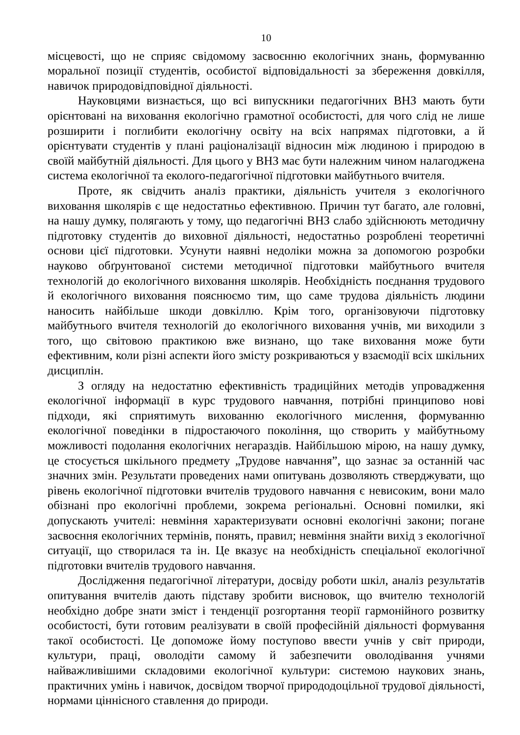10
місцевості, що не сприяє свідомому засвоєнню екологічних знань, формуванню моральної позиції студентів, особистої відповідальності за збереження довкілля, навичок природовідповідної діяльності.
Науковцями визнається, що всі випускники педагогічних ВНЗ мають бути орієнтовані на виховання екологічно грамотної особистості, для чого слід не лише розширити і поглибити екологічну освіту на всіх напрямах підготовки, а й орієнтувати студентів у плані раціоналізації відносин між людиною і природою в своїй майбутній діяльності. Для цього у ВНЗ має бути належним чином налагоджена система екологічної та еколого-педагогічної підготовки майбутнього вчителя.
Проте, як свідчить аналіз практики, діяльність учителя з екологічного виховання школярів є ще недостатньо ефективною. Причин тут багато, але головні, на нашу думку, полягають у тому, що педагогічні ВНЗ слабо здійснюють методичну підготовку студентів до виховної діяльності, недостатньо розроблені теоретичні основи цієї підготовки. Усунути наявні недоліки можна за допомогою розробки науково обґрунтованої системи методичної підготовки майбутнього вчителя технологій до екологічного виховання школярів. Необхідність поєднання трудового й екологічного виховання пояснюємо тим, що саме трудова діяльність людини наносить найбільше шкоди довкіллю. Крім того, організовуючи підготовку майбутнього вчителя технологій до екологічного виховання учнів, ми виходили з того, що світовою практикою вже визнано, що таке виховання може бути ефективним, коли різні аспекти його змісту розкриваються у взаємодії всіх шкільних дисциплін.
З огляду на недостатню ефективність традиційних методів упровадження екологічної інформації в курс трудового навчання, потрібні принципово нові підходи, які сприятимуть вихованню екологічного мислення, формуванню екологічної поведінки в підростаючого покоління, що створить у майбутньому можливості подолання екологічних негараздів. Найбільшою мірою, на нашу думку, це стосується шкільного предмету „Трудове навчання”, що зазнає за останній час значних змін. Результати проведених нами опитувань дозволяють стверджувати, що рівень екологічної підготовки вчителів трудового навчання є невисоким, вони мало обізнані про екологічні проблеми, зокрема регіональні. Основні помилки, які допускають учителі: невміння характеризувати основні екологічні закони; погане засвоєння екологічних термінів, понять, правил; невміння знайти вихід з екологічної ситуації, що створилася та ін. Це вказує на необхідність спеціальної екологічної підготовки вчителів трудового навчання.
Дослідження педагогічної літератури, досвіду роботи шкіл, аналіз результатів опитування вчителів дають підставу зробити висновок, що вчителю технологій необхідно добре знати зміст і тенденції розгортання теорії гармонійного розвитку особистості, бути готовим реалізувати в своїй професійній діяльності формування такої особистості. Це допоможе йому поступово ввести учнів у світ природи, культури, праці, оволодіти самому й забезпечити оволодівання учнями найважливішими складовими екологічної культури: системою наукових знань, практичних умінь і навичок, досвідом творчої природодоцільної трудової діяльності, нормами ціннісного ставлення до природи.